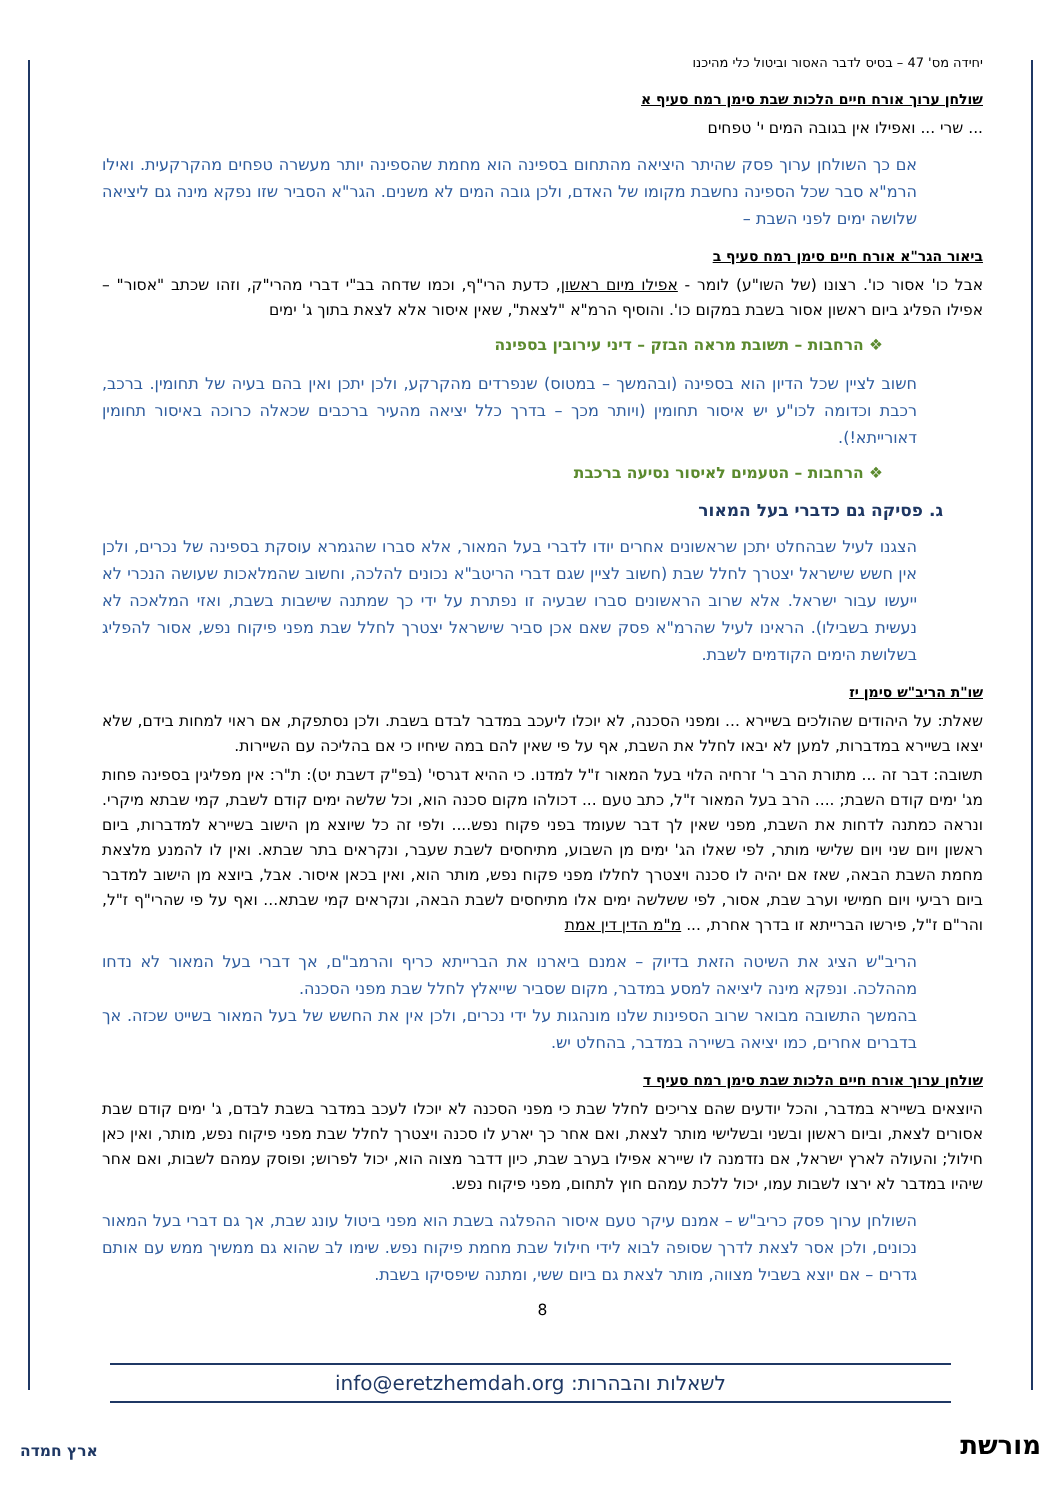יחידה מס' 47 – בסיס לדבר האסור וביטול כלי מהיכנו
שולחן ערוך אורח חיים הלכות שבת סימן רמח סעיף א
... שרי ... ואפילו אין בגובה המים י' טפחים
אם כך השולחן ערוך פסק שהיתר היציאה מהתחום בספינה הוא מחמת שהספינה יותר מעשרה טפחים מהקרקעית. ואילו הרמ"א סבר שכל הספינה נחשבת מקומו של האדם, ולכן גובה המים לא משנים. הגר"א הסביר שזו נפקא מינה גם ליציאה שלושה ימים לפני השבת –
ביאור הגר"א אורח חיים סימן רמח סעיף ב
אבל כו' אסור כו'. רצונו (של השו"ע) לומר - אפילו מיום ראשון, כדעת הרי"ף, וכמו שדחה בב"י דברי מהרי"ק, וזהו שכתב "אסור" – אפילו הפליג ביום ראשון אסור בשבת במקום כו'. והוסיף הרמ"א "לצאת", שאין איסור אלא לצאת בתוך ג' ימים
❖ הרחבות – תשובת מראה הבזק – דיני עירובין בספינה
חשוב לציין שכל הדיון הוא בספינה (ובהמשך – במטוס) שנפרדים מהקרקע, ולכן יתכן ואין בהם בעיה של תחומין. ברכב, רכבת וכדומה לכו"ע יש איסור תחומין (ויותר מכך – בדרך כלל יציאה מהעיר ברכבים שכאלה כרוכה באיסור תחומין דאורייתא!).
❖ הרחבות – הטעמים לאיסור נסיעה ברכבת
ג. פסיקה גם כדברי בעל המאור
הצגנו לעיל שבהחלט יתכן שראשונים אחרים יודו לדברי בעל המאור, אלא סברו שהגמרא עוסקת בספינה של נכרים, ולכן אין חשש שישראל יצטרך לחלל שבת (חשוב לציין שגם דברי הריטב"א נכונים להלכה, וחשוב שהמלאכות שעושה הנכרי לא ייעשו עבור ישראל. אלא שרוב הראשונים סברו שבעיה זו נפתרת על ידי כך שמתנה שישבות בשבת, ואזי המלאכה לא נעשית בשבילו). הראינו לעיל שהרמ"א פסק שאם אכן סביר שישראל יצטרך לחלל שבת מפני פיקוח נפש, אסור להפליג בשלושת הימים הקודמים לשבת.
שו"ת הריב"ש סימן יז
שאלת: על היהודים שהולכים בשיירא ... ומפני הסכנה, לא יוכלו ליעכב במדבר לבדם בשבת. ולכן נסתפקת, אם ראוי למחות בידם, שלא יצאו בשיירא במדברות, למען לא יבאו לחלל את השבת, אף על פי שאין להם במה שיחיו כי אם בהליכה עם השיירות.
תשובה: דבר זה ... מתורת הרב ר' זרחיה הלוי בעל המאור ז"ל למדנו. כי ההיא דגרסי' (בפ"ק דשבת יט): ת"ר: אין מפליגין בספינה פחות מג' ימים קודם השבת; .... הרב בעל המאור ז"ל, כתב טעם ... דכולהו מקום סכנה הוא, וכל שלשה ימים קודם לשבת, קמי שבתא מיקרי. ונראה כמתנה לדחות את השבת, מפני שאין לך דבר שעומד בפני פקוח נפש.... ולפי זה כל שיוצא מן הישוב בשיירא למדברות, ביום ראשון ויום שני ויום שלישי מותר, לפי שאלו הג' ימים מן השבוע, מתיחסים לשבת שעבר, ונקראים בתר שבתא. ואין לו להמנע מלצאת מחמת השבת הבאה, שאז אם יהיה לו סכנה ויצטרך לחללו מפני פקוח נפש, מותר הוא, ואין בכאן איסור. אבל, ביוצא מן הישוב למדבר ביום רביעי ויום חמישי וערב שבת, אסור, לפי ששלשה ימים אלו מתיחסים לשבת הבאה, ונקראים קמי שבתא... ואף על פי שהרי"ף ז"ל, והר"ם ז"ל, פירשו הברייתא זו בדרך אחרת, ... מ"מ הדין דין אמת
הריב"ש הציג את השיטה הזאת בדיוק – אמנם ביארנו את הברייתא כריף והרמב"ם, אך דברי בעל המאור לא נדחו מההלכה. ונפקא מינה ליציאה למסע במדבר, מקום שסביר שייאלץ לחלל שבת מפני הסכנה.
בהמשך התשובה מבואר שרוב הספינות שלנו מונהגות על ידי נכרים, ולכן אין את החשש של בעל המאור בשייט שכזה. אך בדברים אחרים, כמו יציאה בשיירה במדבר, בהחלט יש.
שולחן ערוך אורח חיים הלכות שבת סימן רמח סעיף ד
היוצאים בשיירא במדבר, והכל יודעים שהם צריכים לחלל שבת כי מפני הסכנה לא יוכלו לעכב במדבר בשבת לבדם, ג' ימים קודם שבת אסורים לצאת, וביום ראשון ובשני ובשלישי מותר לצאת, ואם אחר כך יארע לו סכנה ויצטרך לחלל שבת מפני פיקוח נפש, מותר, ואין כאן חילול; והעולה לארץ ישראל, אם נזדמנה לו שיירא אפילו בערב שבת, כיון דדבר מצוה הוא, יכול לפרוש; ופוסק עמהם לשבות, ואם אחר שיהיו במדבר לא ירצו לשבות עמו, יכול ללכת עמהם חוץ לתחום, מפני פיקוח נפש.
השולחן ערוך פסק כריב"ש – אמנם עיקר טעם איסור ההפלגה בשבת הוא מפני ביטול עונג שבת, אך גם דברי בעל המאור נכונים, ולכן אסר לצאת לדרך שסופה לבוא לידי חילול שבת מחמת פיקוח נפש. שימו לב שהוא גם ממשיך ממש עם אותם גדרים – אם יוצא בשביל מצווה, מותר לצאת גם ביום ששי, ומתנה שיפסיקו בשבת.
8
לשאלות והבהרות: info@eretzhemdah.org
ארץ חמדה מורשת